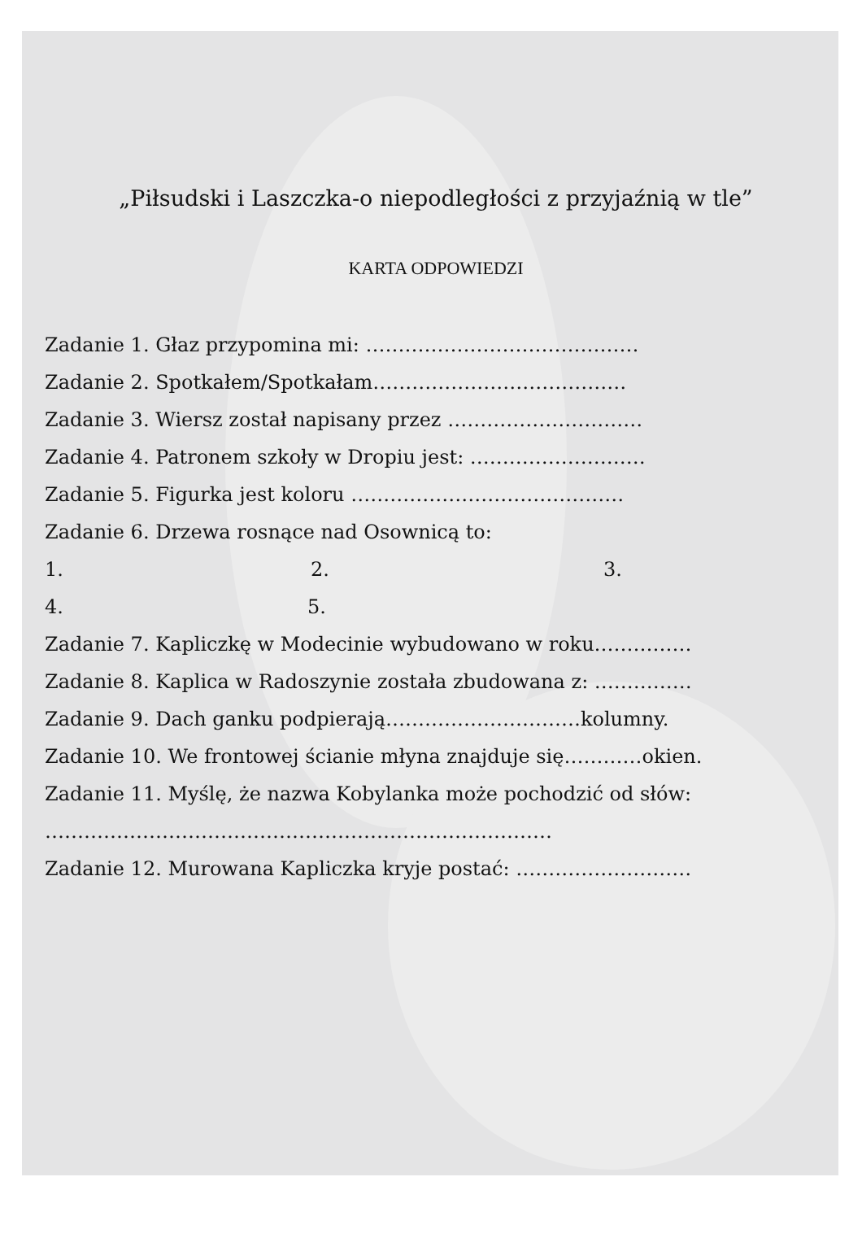„Piłsudski i Laszczka-o niepodległości z przyjaźnią w tle”
KARTA ODPOWIEDZI
Zadanie 1. Głaz przypomina mi: ……………………………………
Zadanie 2. Spotkałem/Spotkałam…………………………………
Zadanie 3. Wiersz został napisany przez …………………………
Zadanie 4. Patronem szkoły w Dropiu jest: ………………………
Zadanie 5. Figurka jest koloru ……………………………………
Zadanie 6. Drzewa rosnące nad Osownicą to:
1. 2. 3.
4. 5.
Zadanie 7. Kapliczkę w Modecinie wybudowano w roku……………
Zadanie 8. Kaplica w Radoszynie została zbudowana z: ……………
Zadanie 9. Dach ganku podpierają…………………………kolumny.
Zadanie 10. We frontowej ścianie młyna znajduje się…………okien.
Zadanie 11. Myślę, że nazwa Kobylanka może pochodzić od słów:
……………………………………………………………………
Zadanie 12. Murowana Kapliczka kryje postać: ………………………